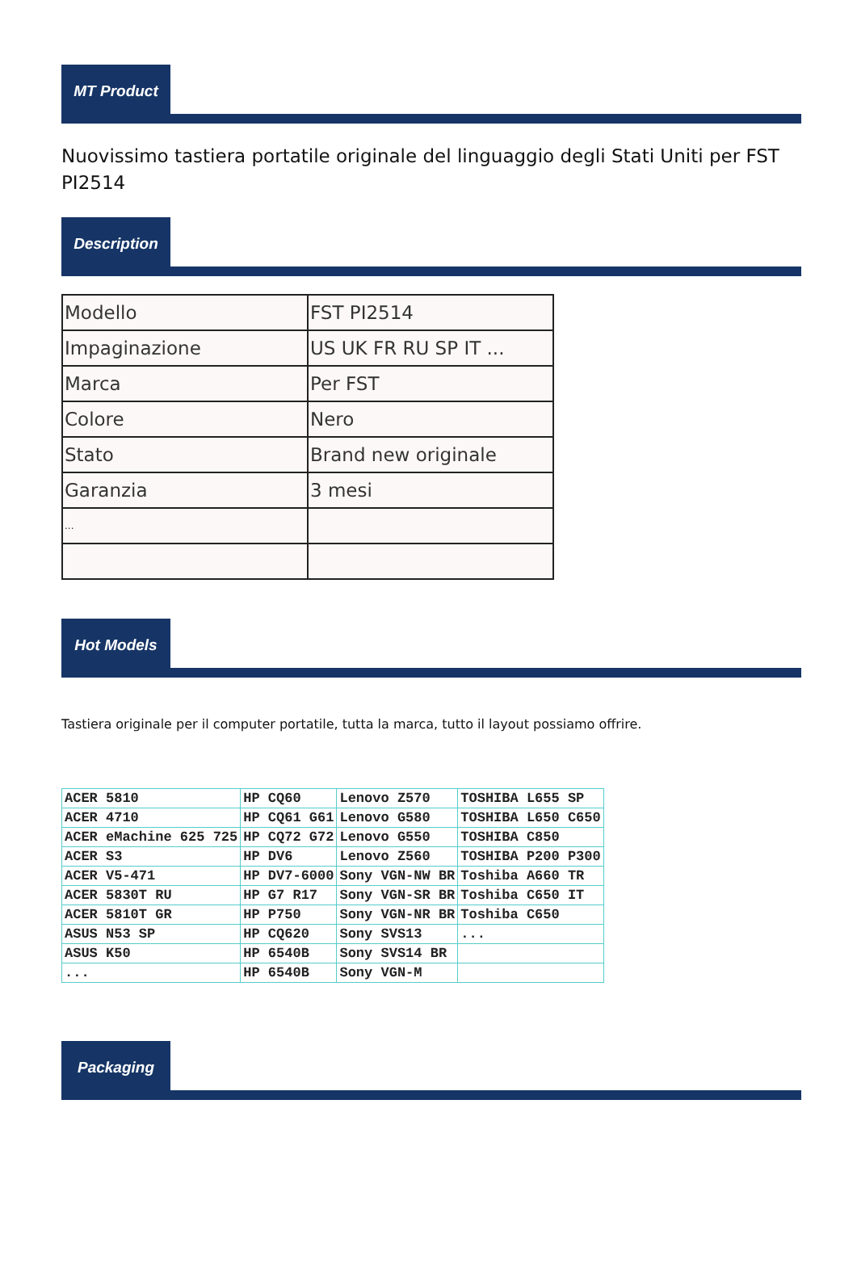MT Product
Nuovissimo tastiera portatile originale del linguaggio degli Stati Uniti per FST PI2514
Description
| Modello | FST PI2514 |
| Impaginazione | US UK FR RU SP IT ... |
| Marca | Per FST |
| Colore | Nero |
| Stato | Brand new originale |
| Garanzia | 3 mesi |
| ... | |
Hot Models
Tastiera originale per il computer portatile, tutta la marca, tutto il layout possiamo offrire.
| ACER 5810 | HP CQ60 | Lenovo Z570 | TOSHIBA L655 SP |
| ACER 4710 | HP CQ61 G61 | Lenovo G580 | TOSHIBA L650 C650 |
| ACER eMachine 625 725 | HP CQ72 G72 | Lenovo G550 | TOSHIBA C850 |
| ACER S3 | HP DV6 | Lenovo Z560 | TOSHIBA P200 P300 |
| ACER V5-471 | HP DV7-6000 | Sony VGN-NW BR | Toshiba A660 TR |
| ACER 5830T RU | HP G7 R17 | Sony VGN-SR BR | Toshiba C650 IT |
| ACER 5810T GR | HP P750 | Sony VGN-NR BR | Toshiba C650 |
| ASUS N53 SP | HP CQ620 | Sony SVS13 | ... |
| ASUS K50 | HP 6540B | Sony SVS14 BR | |
| ... | HP 6540B | Sony VGN-M | |
Packaging